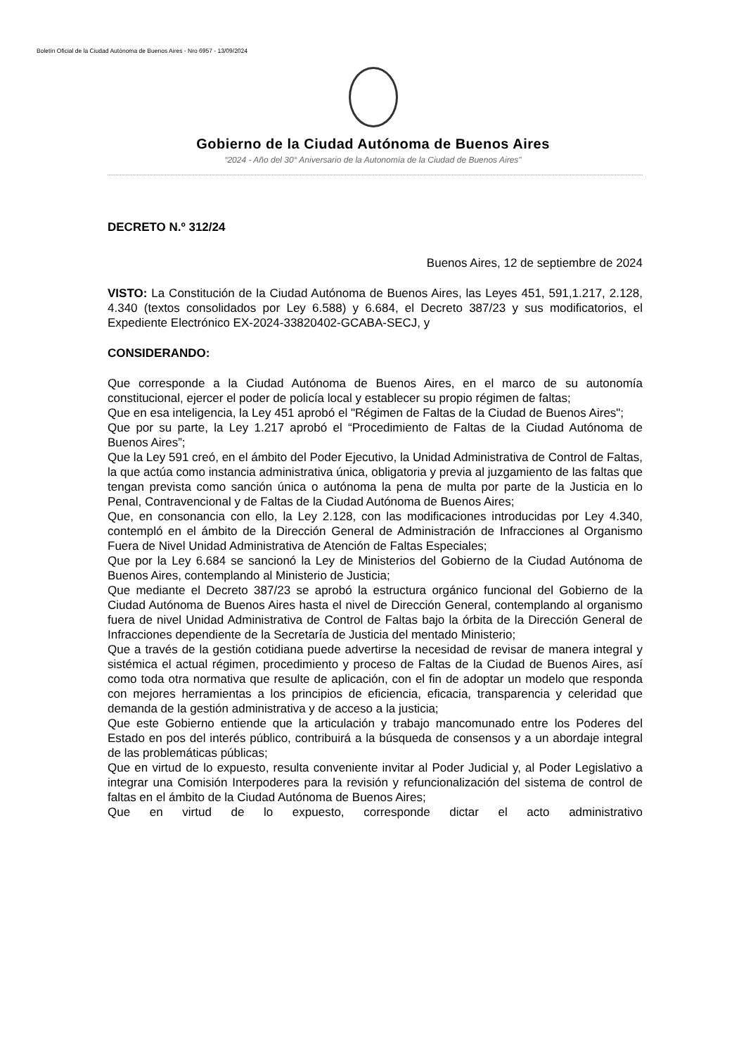Boletín Oficial de la Ciudad Autónoma de Buenos Aires - Nro 6957 - 13/09/2024
Gobierno de la Ciudad Autónoma de Buenos Aires
“2024 - Año del 30° Aniversario de la Autonomía de la Ciudad de Buenos Aires"
DECRETO N.º 312/24
Buenos Aires, 12 de septiembre de 2024
VISTO: La Constitución de la Ciudad Autónoma de Buenos Aires, las Leyes 451, 591,1.217, 2.128, 4.340 (textos consolidados por Ley 6.588) y 6.684, el Decreto 387/23 y sus modificatorios, el Expediente Electrónico EX-2024-33820402-GCABA-SECJ, y
CONSIDERANDO:
Que corresponde a la Ciudad Autónoma de Buenos Aires, en el marco de su autonomía constitucional, ejercer el poder de policía local y establecer su propio régimen de faltas;
Que en esa inteligencia, la Ley 451 aprobó el "Régimen de Faltas de la Ciudad de Buenos Aires";
Que por su parte, la Ley 1.217 aprobó el “Procedimiento de Faltas de la Ciudad Autónoma de Buenos Aires”;
Que la Ley 591 creó, en el ámbito del Poder Ejecutivo, la Unidad Administrativa de Control de Faltas, la que actúa como instancia administrativa única, obligatoria y previa al juzgamiento de las faltas que tengan prevista como sanción única o autónoma la pena de multa por parte de la Justicia en lo Penal, Contravencional y de Faltas de la Ciudad Autónoma de Buenos Aires;
Que, en consonancia con ello, la Ley 2.128, con las modificaciones introducidas por Ley 4.340, contempló en el ámbito de la Dirección General de Administración de Infracciones al Organismo Fuera de Nivel Unidad Administrativa de Atención de Faltas Especiales;
Que por la Ley 6.684 se sancionó la Ley de Ministerios del Gobierno de la Ciudad Autónoma de Buenos Aires, contemplando al Ministerio de Justicia;
Que mediante el Decreto 387/23 se aprobó la estructura orgánico funcional del Gobierno de la Ciudad Autónoma de Buenos Aires hasta el nivel de Dirección General, contemplando al organismo fuera de nivel Unidad Administrativa de Control de Faltas bajo la órbita de la Dirección General de Infracciones dependiente de la Secretaría de Justicia del mentado Ministerio;
Que a través de la gestión cotidiana puede advertirse la necesidad de revisar de manera integral y sistémica el actual régimen, procedimiento y proceso de Faltas de la Ciudad de Buenos Aires, así como toda otra normativa que resulte de aplicación, con el fin de adoptar un modelo que responda con mejores herramientas a los principios de eficiencia, eficacia, transparencia y celeridad que demanda de la gestión administrativa y de acceso a la justicia;
Que este Gobierno entiende que la articulación y trabajo mancomunado entre los Poderes del Estado en pos del interés público, contribuirá a la búsqueda de consensos y a un abordaje integral de las problemáticas públicas;
Que en virtud de lo expuesto, resulta conveniente invitar al Poder Judicial y, al Poder Legislativo a integrar una Comisión Interpoderes para la revisión y refuncionalización del sistema de control de faltas en el ámbito de la Ciudad Autónoma de Buenos Aires;
Que en virtud de lo expuesto, corresponde dictar el acto administrativo